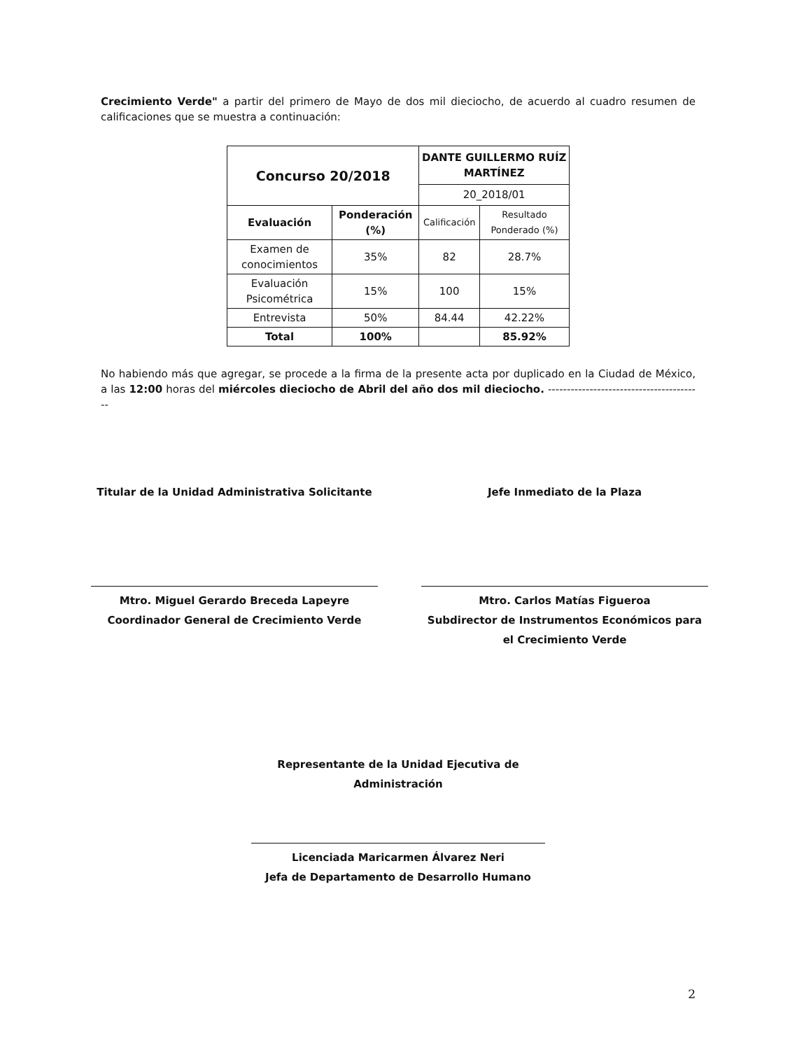Crecimiento Verde" a partir del primero de Mayo de dos mil dieciocho, de acuerdo al cuadro resumen de calificaciones que se muestra a continuación:
| Concurso 20/2018 | | DANTE GUILLERMO RUÍZ MARTÍNEZ | |
| --- | --- | --- | --- |
| | | 20_2018/01 | |
| Evaluación | Ponderación (%) | Calificación | Resultado Ponderado (%) |
| Examen de conocimientos | 35% | 82 | 28.7% |
| Evaluación Psicométrica | 15% | 100 | 15% |
| Entrevista | 50% | 84.44 | 42.22% |
| Total | 100% | | 85.92% |
No habiendo más que agregar, se procede a la firma de la presente acta por duplicado en la Ciudad de México, a las 12:00 horas del miércoles dieciocho de Abril del año dos mil dieciocho. -----------------------------------------
Titular de la Unidad Administrativa Solicitante
Mtro. Miguel Gerardo Breceda Lapeyre
Coordinador General de Crecimiento Verde
Jefe Inmediato de la Plaza
Mtro. Carlos Matías Figueroa
Subdirector de Instrumentos Económicos para el Crecimiento Verde
Representante de la Unidad Ejecutiva de Administración
Licenciada Maricarmen Álvarez Neri
Jefa de Departamento de Desarrollo Humano
2